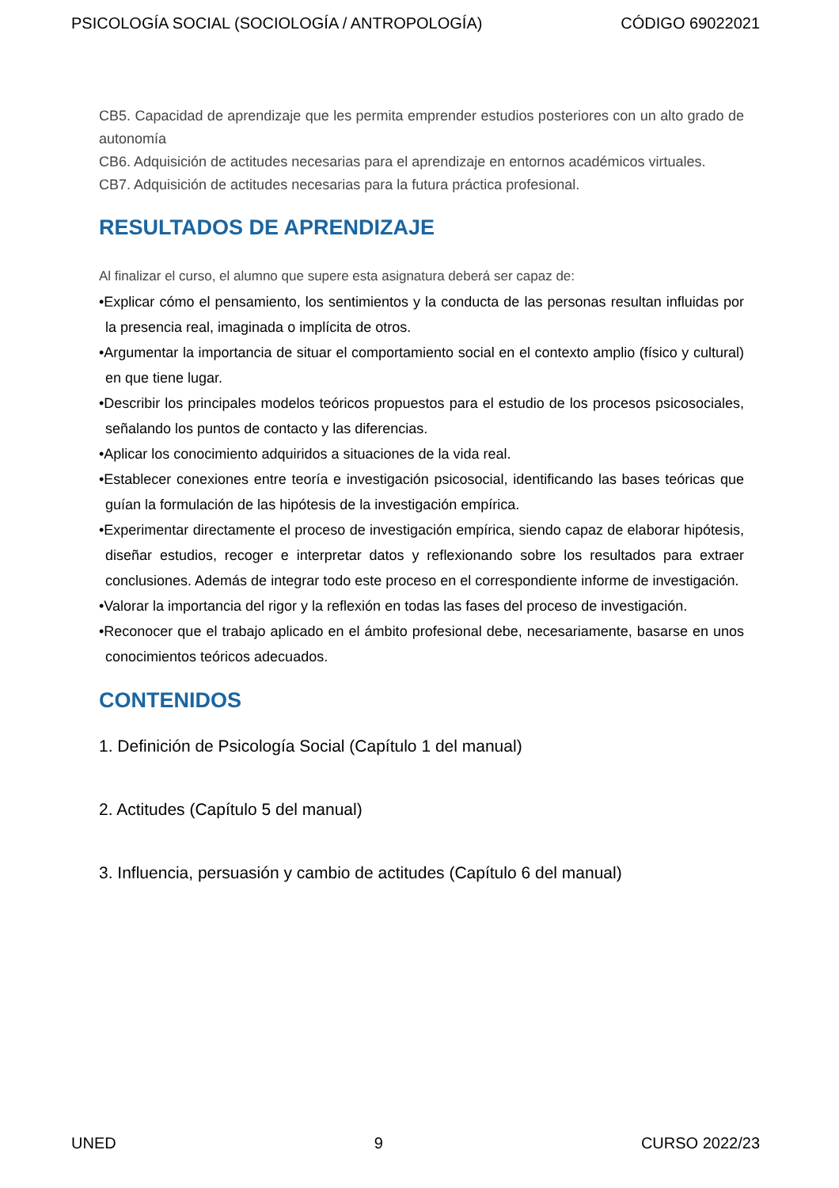PSICOLOGÍA SOCIAL (SOCIOLOGÍA / ANTROPOLOGÍA) CÓDIGO 69022021
CB5. Capacidad de aprendizaje que les permita emprender estudios posteriores con un alto grado de autonomía
CB6. Adquisición de actitudes necesarias para el aprendizaje en entornos académicos virtuales.
CB7. Adquisición de actitudes necesarias para la futura práctica profesional.
RESULTADOS DE APRENDIZAJE
Al finalizar el curso, el alumno que supere esta asignatura deberá ser capaz de:
•Explicar cómo el pensamiento, los sentimientos y la conducta de las personas resultan influidas por la presencia real, imaginada o implícita de otros.
•Argumentar la importancia de situar el comportamiento social en el contexto amplio (físico y cultural) en que tiene lugar.
•Describir los principales modelos teóricos propuestos para el estudio de los procesos psicosociales, señalando los puntos de contacto y las diferencias.
•Aplicar los conocimiento adquiridos a situaciones de la vida real.
•Establecer conexiones entre teoría e investigación psicosocial, identificando las bases teóricas que guían la formulación de las hipótesis de la investigación empírica.
•Experimentar directamente el proceso de investigación empírica, siendo capaz de elaborar hipótesis, diseñar estudios, recoger e interpretar datos y reflexionando sobre los resultados para extraer conclusiones. Además de integrar todo este proceso en el correspondiente informe de investigación.
•Valorar la importancia del rigor y la reflexión en todas las fases del proceso de investigación.
•Reconocer que el trabajo aplicado en el ámbito profesional debe, necesariamente, basarse en unos conocimientos teóricos adecuados.
CONTENIDOS
1. Definición de Psicología Social (Capítulo 1 del manual)
2. Actitudes (Capítulo 5 del manual)
3. Influencia, persuasión y cambio de actitudes (Capítulo 6 del manual)
UNED 9 CURSO 2022/23